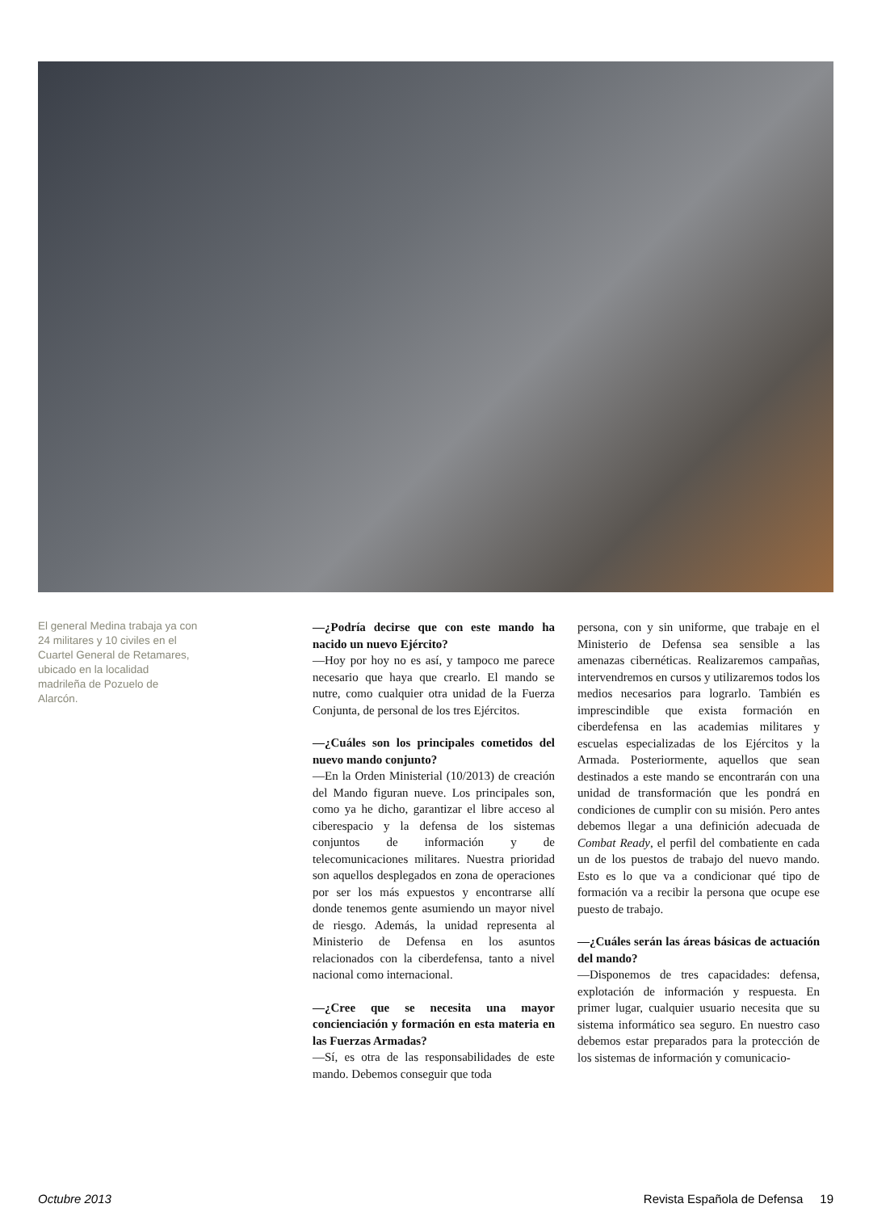El general Medina trabaja ya con 24 militares y 10 civiles en el Cuartel General de Retamares, ubicado en la localidad madrileña de Pozuelo de Alarcón.
—¿Podría decirse que con este mando ha nacido un nuevo Ejército?
—Hoy por hoy no es así, y tampoco me parece necesario que haya que crearlo. El mando se nutre, como cualquier otra unidad de la Fuerza Conjunta, de personal de los tres Ejércitos.
—¿Cuáles son los principales cometidos del nuevo mando conjunto?
—En la Orden Ministerial (10/2013) de creación del Mando figuran nueve. Los principales son, como ya he dicho, garantizar el libre acceso al ciberespacio y la defensa de los sistemas conjuntos de información y de telecomunicaciones militares. Nuestra prioridad son aquellos desplegados en zona de operaciones por ser los más expuestos y encontrarse allí donde tenemos gente asumiendo un mayor nivel de riesgo. Además, la unidad representa al Ministerio de Defensa en los asuntos relacionados con la ciberdefensa, tanto a nivel nacional como internacional.
—¿Cree que se necesita una mayor concienciación y formación en esta materia en las Fuerzas Armadas?
—Sí, es otra de las responsabilidades de este mando. Debemos conseguir que toda
persona, con y sin uniforme, que trabaje en el Ministerio de Defensa sea sensible a las amenazas cibernéticas. Realizaremos campañas, intervendremos en cursos y utilizaremos todos los medios necesarios para lograrlo. También es imprescindible que exista formación en ciberdefensa en las academias militares y escuelas especializadas de los Ejércitos y la Armada. Posteriormente, aquellos que sean destinados a este mando se encontrarán con una unidad de transformación que les pondrá en condiciones de cumplir con su misión. Pero antes debemos llegar a una definición adecuada de Combat Ready, el perfil del combatiente en cada un de los puestos de trabajo del nuevo mando. Esto es lo que va a condicionar qué tipo de formación va a recibir la persona que ocupe ese puesto de trabajo.
—¿Cuáles serán las áreas básicas de actuación del mando?
—Disponemos de tres capacidades: defensa, explotación de información y respuesta. En primer lugar, cualquier usuario necesita que su sistema informático sea seguro. En nuestro caso debemos estar preparados para la protección de los sistemas de información y comunicacio-
Octubre 2013 Revista Española de Defensa 19